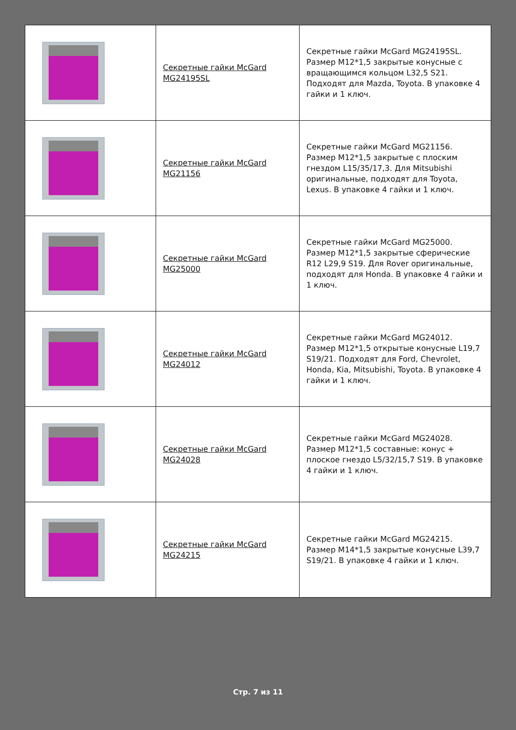| | Секретные гайки McGard MG24195SL | Секретные гайки McGard MG24195SL. Размер М12*1,5 закрытые конусные с вращающимся кольцом L32,5 S21. Подходят для Mazda, Toyota. В упаковке 4 гайки и 1 ключ. |
| | Секретные гайки McGard MG21156 | Секретные гайки McGard MG21156. Размер М12*1,5 закрытые с плоским гнездом L15/35/17,3. Для Mitsubishi оригинальные, подходят для Toyota, Lexus. В упаковке 4 гайки и 1 ключ. |
| | Секретные гайки McGard MG25000 | Секретные гайки McGard MG25000. Размер М12*1,5 закрытые сферические R12 L29,9 S19. Для Rover оригинальные, подходят для Honda. В упаковке 4 гайки и 1 ключ. |
| | Секретные гайки McGard MG24012 | Секретные гайки McGard MG24012. Размер М12*1,5 открытые конусные L19,7 S19/21. Подходят для Ford, Chevrolet, Honda, Kia, Mitsubishi, Toyota. В упаковке 4 гайки и 1 ключ. |
| | Секретные гайки McGard MG24028 | Секретные гайки McGard MG24028. Размер М12*1,5 составные: конус + плоское гнездо L5/32/15,7 S19. В упаковке 4 гайки и 1 ключ. |
| | Секретные гайки McGard MG24215 | Секретные гайки McGard MG24215. Размер М14*1,5 закрытые конусные L39,7 S19/21. В упаковке 4 гайки и 1 ключ. |
Стр. 7 из 11